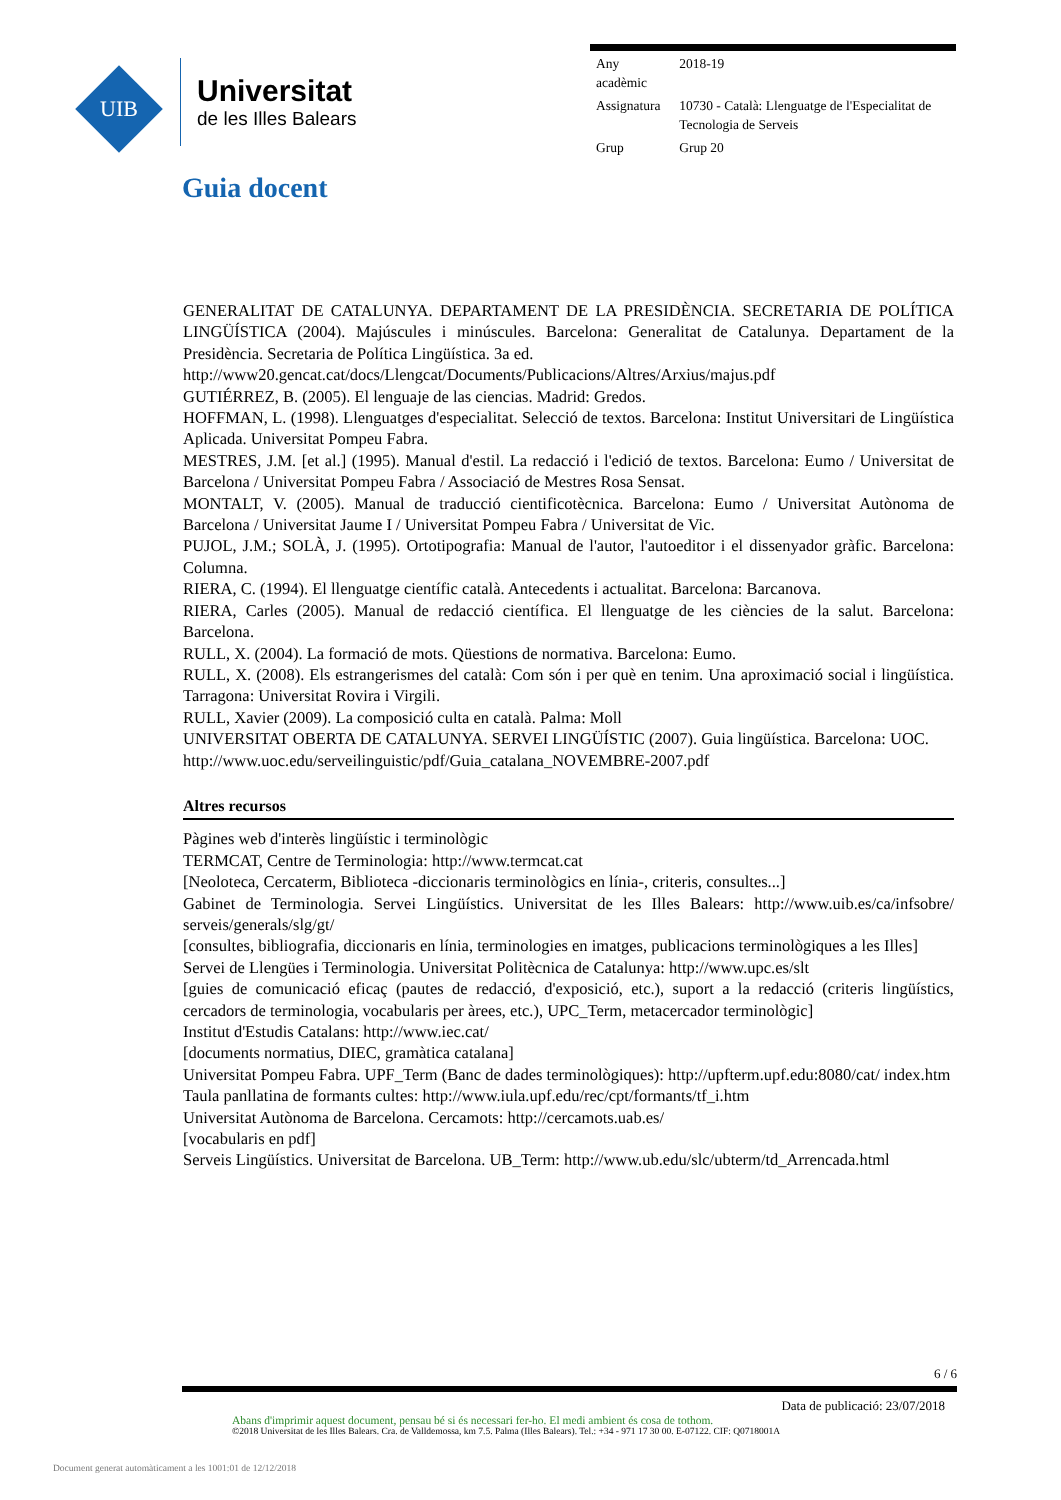UIB
Universitat
de les Illes Balears
| Any acadèmic | 2018-19 |
| Assignatura | 10730 - Català: Llenguatge de l'Especialitat de Tecnologia de Serveis |
| Grup | Grup 20 |
Guia docent
GENERALITAT DE CATALUNYA. DEPARTAMENT DE LA PRESIDÈNCIA. SECRETARIA DE POLÍTICA LINGÜÍSTICA (2004). Majúscules i minúscules. Barcelona: Generalitat de Catalunya. Departament de la Presidència. Secretaria de Política Lingüística. 3a ed.
http://www20.gencat.cat/docs/Llengcat/Documents/Publicacions/Altres/Arxius/majus.pdf
GUTIÉRREZ, B. (2005). El lenguaje de las ciencias. Madrid: Gredos.
HOFFMAN, L. (1998). Llenguatges d'especialitat. Selecció de textos. Barcelona: Institut Universitari de Lingüística Aplicada. Universitat Pompeu Fabra.
MESTRES, J.M. [et al.] (1995). Manual d'estil. La redacció i l'edició de textos. Barcelona: Eumo / Universitat de Barcelona / Universitat Pompeu Fabra / Associació de Mestres Rosa Sensat.
MONTALT, V. (2005). Manual de traducció cientificotècnica. Barcelona: Eumo / Universitat Autònoma de Barcelona / Universitat Jaume I / Universitat Pompeu Fabra / Universitat de Vic.
PUJOL, J.M.; SOLÀ, J. (1995). Ortotipografia: Manual de l'autor, l'autoeditor i el dissenyador gràfic. Barcelona: Columna.
RIERA, C. (1994). El llenguatge científic català. Antecedents i actualitat. Barcelona: Barcanova.
RIERA, Carles (2005). Manual de redacció científica. El llenguatge de les ciències de la salut. Barcelona: Barcelona.
RULL, X. (2004). La formació de mots. Qüestions de normativa. Barcelona: Eumo.
RULL, X. (2008). Els estrangerismes del català: Com són i per què en tenim. Una aproximació social i lingüística. Tarragona: Universitat Rovira i Virgili.
RULL, Xavier (2009). La composició culta en català. Palma: Moll
UNIVERSITAT OBERTA DE CATALUNYA. SERVEI LINGÜÍSTIC (2007). Guia lingüística. Barcelona: UOC.
http://www.uoc.edu/serveilinguistic/pdf/Guia_catalana_NOVEMBRE-2007.pdf
Altres recursos
Pàgines web d'interès lingüístic i terminològic
TERMCAT, Centre de Terminologia: http://www.termcat.cat
[Neoloteca, Cercaterm, Biblioteca -diccionaris terminològics en línia-, criteris, consultes...]
Gabinet de Terminologia. Servei Lingüístics. Universitat de les Illes Balears: http://www.uib.es/ca/infsobre/ serveis/generals/slg/gt/
[consultes, bibliografia, diccionaris en línia, terminologies en imatges, publicacions terminològiques a les Illes]
Servei de Llengües i Terminologia. Universitat Politècnica de Catalunya: http://www.upc.es/slt
[guies de comunicació eficaç (pautes de redacció, d'exposició, etc.), suport a la redacció (criteris lingüístics, cercadors de terminologia, vocabularis per àrees, etc.), UPC_Term, metacercador terminològic]
Institut d'Estudis Catalans: http://www.iec.cat/
[documents normatius, DIEC, gramàtica catalana]
Universitat Pompeu Fabra. UPF_Term (Banc de dades terminològiques): http://upfterm.upf.edu:8080/cat/ index.htm
Taula panllatina de formants cultes: http://www.iula.upf.edu/rec/cpt/formants/tf_i.htm
Universitat Autònoma de Barcelona. Cercamots: http://cercamots.uab.es/
[vocabularis en pdf]
Serveis Lingüístics. Universitat de Barcelona. UB_Term: http://www.ub.edu/slc/ubterm/td_Arrencada.html
6 / 6
Data de publicació: 23/07/2018
Abans d'imprimir aquest document, pensau bé si és necessari fer-ho. El medi ambient és cosa de tothom.
©2018 Universitat de les Illes Balears. Cra. de Valldemossa, km 7.5. Palma (Illes Balears). Tel.: +34 - 971 17 30 00. E-07122. CIF: Q0718001A
Document generat automàticament a les 1001:01 de 12/12/2018